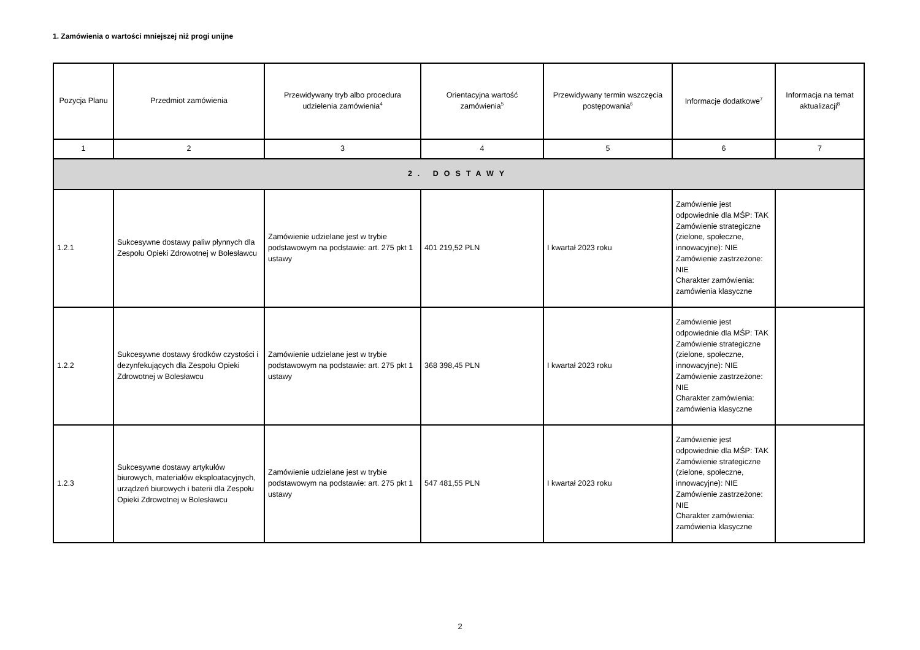1. Zamówienia o wartości mniejszej niż progi unijne
| Pozycja Planu | Przedmiot zamówienia | Przewidywany tryb albo procedura udzielenia zamówienia<sup>4</sup> | Orientacyjna wartość zamówienia<sup>5</sup> | Przewidywany termin wszczęcia postępowania<sup>6</sup> | Informacje dodatkowe<sup>7</sup> | Informacja na temat aktualizacji<sup>8</sup> |
| --- | --- | --- | --- | --- | --- | --- |
| 1 | 2 | 3 | 4 | 5 | 6 | 7 |
| 2. DOSTAWY | | | | | | |
| 1.2.1 | Sukcesywne dostawy paliw płynnych dla Zespołu Opieki Zdrowotnej w Bolesławcu | Zamówienie udzielane jest w trybie podstawowym na podstawie: art. 275 pkt 1 ustawy | 401 219,52 PLN | I kwartał 2023 roku | Zamówienie jest odpowiednie dla MŚP: TAK Zamówienie strategiczne (zielone, społeczne, innowacyjne): NIE Zamówienie zastrzeżone: NIE Charakter zamówienia: zamówienia klasyczne | |
| 1.2.2 | Sukcesywne dostawy środków czystości i dezynfekujących dla Zespołu Opieki Zdrowotnej w Bolesławcu | Zamówienie udzielane jest w trybie podstawowym na podstawie: art. 275 pkt 1 ustawy | 368 398,45 PLN | I kwartał 2023 roku | Zamówienie jest odpowiednie dla MŚP: TAK Zamówienie strategiczne (zielone, społeczne, innowacyjne): NIE Zamówienie zastrzeżone: NIE Charakter zamówienia: zamówienia klasyczne | |
| 1.2.3 | Sukcesywne dostawy artykułów biurowych, materiałów eksploatacyjnych, urządzeń biurowych i baterii dla Zespołu Opieki Zdrowotnej w Bolesławcu | Zamówienie udzielane jest w trybie podstawowym na podstawie: art. 275 pkt 1 ustawy | 547 481,55 PLN | I kwartał 2023 roku | Zamówienie jest odpowiednie dla MŚP: TAK Zamówienie strategiczne (zielone, społeczne, innowacyjne): NIE Zamówienie zastrzeżone: NIE Charakter zamówienia: zamówienia klasyczne | |
2